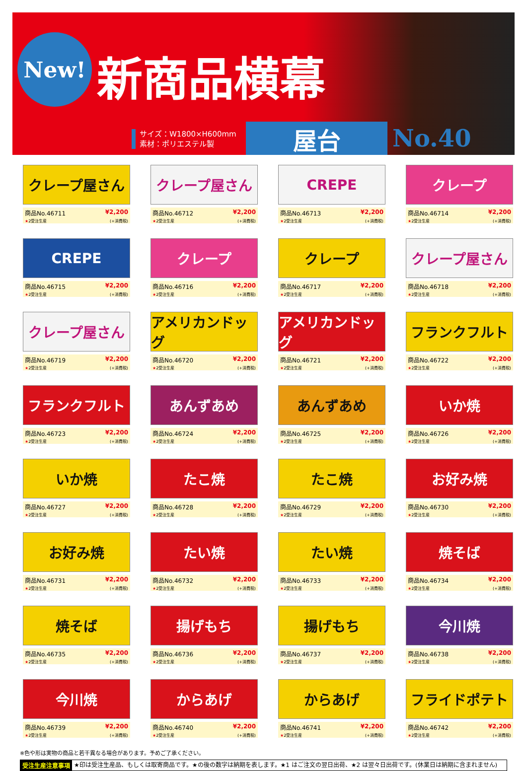New! 新商品横幕
サイズ：W1800×H600mm
素材：ポリエステル製
屋台 No.40
クレープ屋さん
商品No.46711 ¥2,200
★2受注生産 (+消費税)
クレープ屋さん
商品No.46712 ¥2,200
★2受注生産 (+消費税)
CREPE
商品No.46713 ¥2,200
★2受注生産 (+消費税)
クレープ
商品No.46714 ¥2,200
★2受注生産 (+消費税)
CREPE
商品No.46715 ¥2,200
★2受注生産 (+消費税)
クレープ
商品No.46716 ¥2,200
★2受注生産 (+消費税)
クレープ
商品No.46717 ¥2,200
★2受注生産 (+消費税)
クレープ屋さん
商品No.46718 ¥2,200
★2受注生産 (+消費税)
クレープ屋さん
商品No.46719 ¥2,200
★2受注生産 (+消費税)
アメリカンドッグ
商品No.46720 ¥2,200
★2受注生産 (+消費税)
アメリカンドッグ
商品No.46721 ¥2,200
★2受注生産 (+消費税)
フランクフルト
商品No.46722 ¥2,200
★2受注生産 (+消費税)
フランクフルト
商品No.46723 ¥2,200
★2受注生産 (+消費税)
あんずあめ
商品No.46724 ¥2,200
★2受注生産 (+消費税)
あんずあめ
商品No.46725 ¥2,200
★2受注生産 (+消費税)
いか焼
商品No.46726 ¥2,200
★2受注生産 (+消費税)
いか焼
商品No.46727 ¥2,200
★2受注生産 (+消費税)
たこ焼
商品No.46728 ¥2,200
★2受注生産 (+消費税)
たこ焼
商品No.46729 ¥2,200
★2受注生産 (+消費税)
お好み焼
商品No.46730 ¥2,200
★2受注生産 (+消費税)
お好み焼
商品No.46731 ¥2,200
★2受注生産 (+消費税)
たい焼
商品No.46732 ¥2,200
★2受注生産 (+消費税)
たい焼
商品No.46733 ¥2,200
★2受注生産 (+消費税)
焼そば
商品No.46734 ¥2,200
★2受注生産 (+消費税)
焼そば
商品No.46735 ¥2,200
★2受注生産 (+消費税)
揚げもち
商品No.46736 ¥2,200
★2受注生産 (+消費税)
揚げもち
商品No.46737 ¥2,200
★2受注生産 (+消費税)
今川焼
商品No.46738 ¥2,200
★2受注生産 (+消費税)
今川焼
商品No.46739 ¥2,200
★2受注生産 (+消費税)
からあげ
商品No.46740 ¥2,200
★2受注生産 (+消費税)
からあげ
商品No.46741 ¥2,200
★2受注生産 (+消費税)
フライドポテト
商品No.46742 ¥2,200
★2受注生産 (+消費税)
※色や形は実物の商品と若干異なる場合があります。予めご了承ください。
受注生産注意事項 ★印は受注生産品、もしくは取寄商品です。★の後の数字は納期を表します。★1 はご注文の翌日出荷、★2 は翌々日出荷です。(休業日は納期に含まれません)